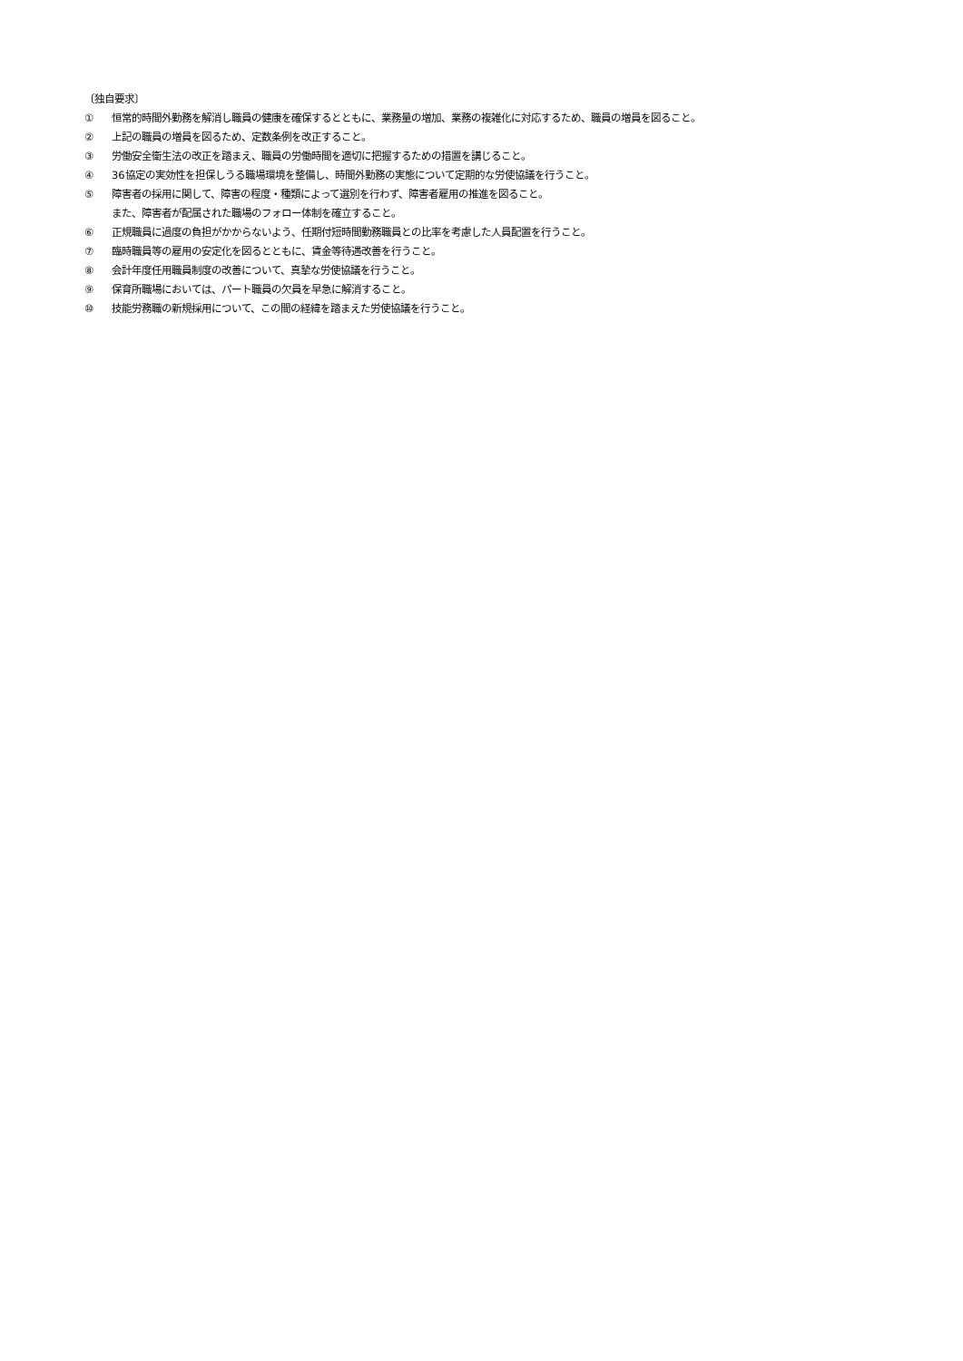〔独自要求〕
① 恒常的時間外勤務を解消し職員の健康を確保するとともに、業務量の増加、業務の複雑化に対応するため、職員の増員を図ること。
② 上記の職員の増員を図るため、定数条例を改正すること。
③ 労働安全衛生法の改正を踏まえ、職員の労働時間を適切に把握するための措置を講じること。
④ 36協定の実効性を担保しうる職場環境を整備し、時間外勤務の実態について定期的な労使協議を行うこと。
⑤ 障害者の採用に関して、障害の程度・種類によって選別を行わず、障害者雇用の推進を図ること。
また、障害者が配属された職場のフォロー体制を確立すること。
⑥ 正規職員に過度の負担がかからないよう、任期付短時間勤務職員との比率を考慮した人員配置を行うこと。
⑦ 臨時職員等の雇用の安定化を図るとともに、賃金等待遇改善を行うこと。
⑧ 会計年度任用職員制度の改善について、真摯な労使協議を行うこと。
⑨ 保育所職場においては、パート職員の欠員を早急に解消すること。
⑩ 技能労務職の新規採用について、この間の経緯を踏まえた労使協議を行うこと。